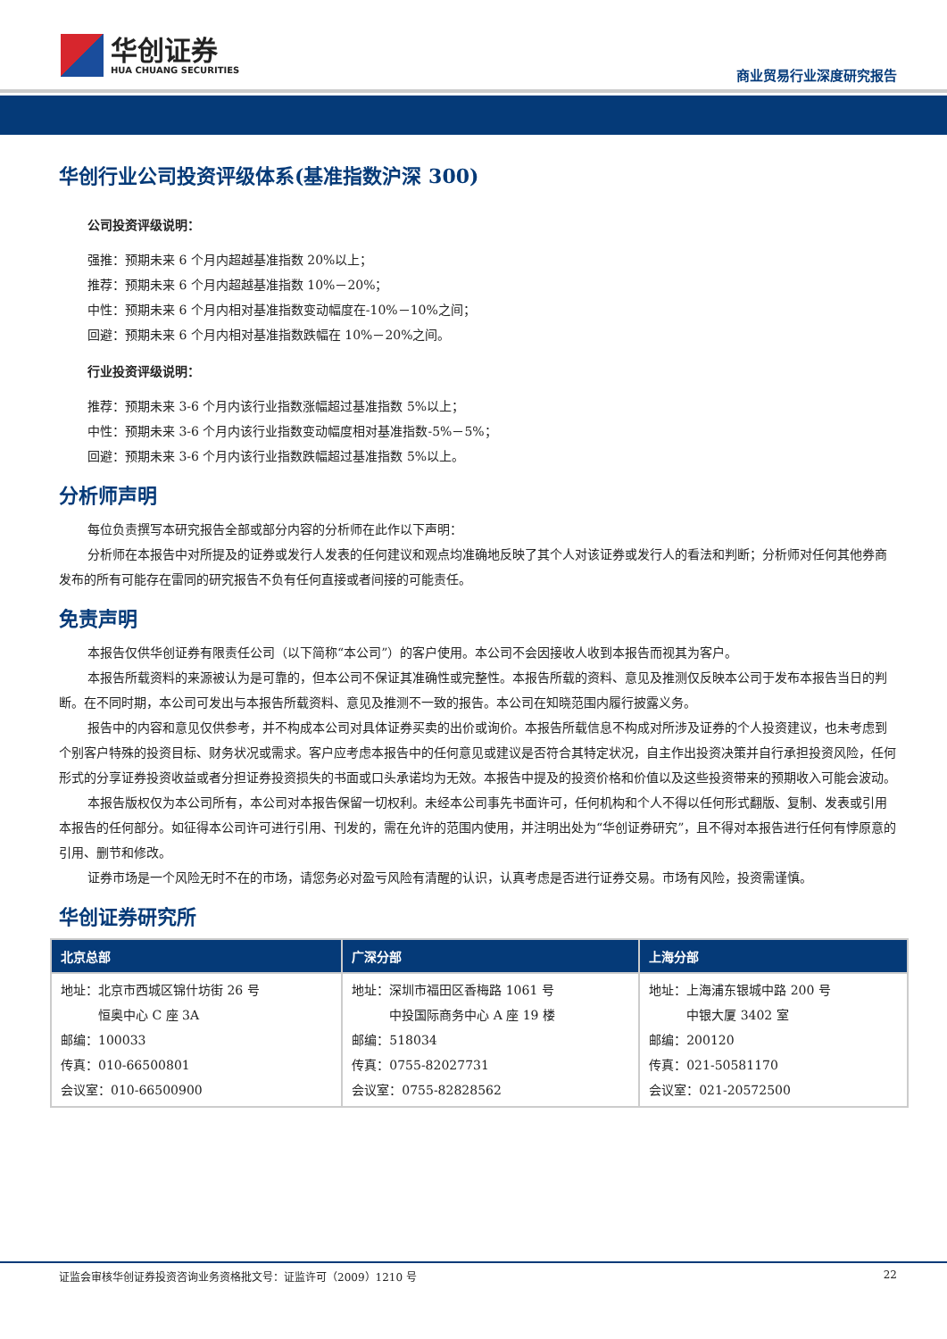华创证券
HUA CHUANG SECURITIES
商业贸易行业深度研究报告
华创行业公司投资评级体系(基准指数沪深 300)
公司投资评级说明：
强推：预期未来 6 个月内超越基准指数 20%以上；
推荐：预期未来 6 个月内超越基准指数 10%－20%；
中性：预期未来 6 个月内相对基准指数变动幅度在-10%－10%之间；
回避：预期未来 6 个月内相对基准指数跌幅在 10%－20%之间。
行业投资评级说明：
推荐：预期未来 3-6 个月内该行业指数涨幅超过基准指数 5%以上；
中性：预期未来 3-6 个月内该行业指数变动幅度相对基准指数-5%－5%；
回避：预期未来 3-6 个月内该行业指数跌幅超过基准指数 5%以上。
分析师声明
每位负责撰写本研究报告全部或部分内容的分析师在此作以下声明：
分析师在本报告中对所提及的证券或发行人发表的任何建议和观点均准确地反映了其个人对该证券或发行人的看法和判断；分析师对任何其他券商发布的所有可能存在雷同的研究报告不负有任何直接或者间接的可能责任。
免责声明
本报告仅供华创证券有限责任公司（以下简称“本公司”）的客户使用。本公司不会因接收人收到本报告而视其为客户。
本报告所载资料的来源被认为是可靠的，但本公司不保证其准确性或完整性。本报告所载的资料、意见及推测仅反映本公司于发布本报告当日的判断。在不同时期，本公司可发出与本报告所载资料、意见及推测不一致的报告。本公司在知晓范围内履行披露义务。
报告中的内容和意见仅供参考，并不构成本公司对具体证券买卖的出价或询价。本报告所载信息不构成对所涉及证券的个人投资建议，也未考虑到个别客户特殊的投资目标、财务状况或需求。客户应考虑本报告中的任何意见或建议是否符合其特定状况，自主作出投资决策并自行承担投资风险，任何形式的分享证券投资收益或者分担证券投资损失的书面或口头承诺均为无效。本报告中提及的投资价格和价值以及这些投资带来的预期收入可能会波动。
本报告版权仅为本公司所有，本公司对本报告保留一切权利。未经本公司事先书面许可，任何机构和个人不得以任何形式翻版、复制、发表或引用本报告的任何部分。如征得本公司许可进行引用、刊发的，需在允许的范围内使用，并注明出处为“华创证券研究”，且不得对本报告进行任何有悖原意的引用、删节和修改。
证券市场是一个风险无时不在的市场，请您务必对盈亏风险有清醒的认识，认真考虑是否进行证券交易。市场有风险，投资需谨慎。
华创证券研究所
| 北京总部 | 广深分部 | 上海分部 |
| --- | --- | --- |
| 地址：北京市西城区锦什坊街 26 号 恒奥中心 C 座 3A 邮编：100033 传真：010-66500801 会议室：010-66500900 | 地址：深圳市福田区香梅路 1061 号 中投国际商务中心 A 座 19 楼 邮编：518034 传真：0755-82027731 会议室：0755-82828562 | 地址：上海浦东银城中路 200 号 中银大厦 3402 室 邮编：200120 传真：021-50581170 会议室：021-20572500 |
证监会审核华创证券投资咨询业务资格批文号：证监许可（2009）1210 号 22